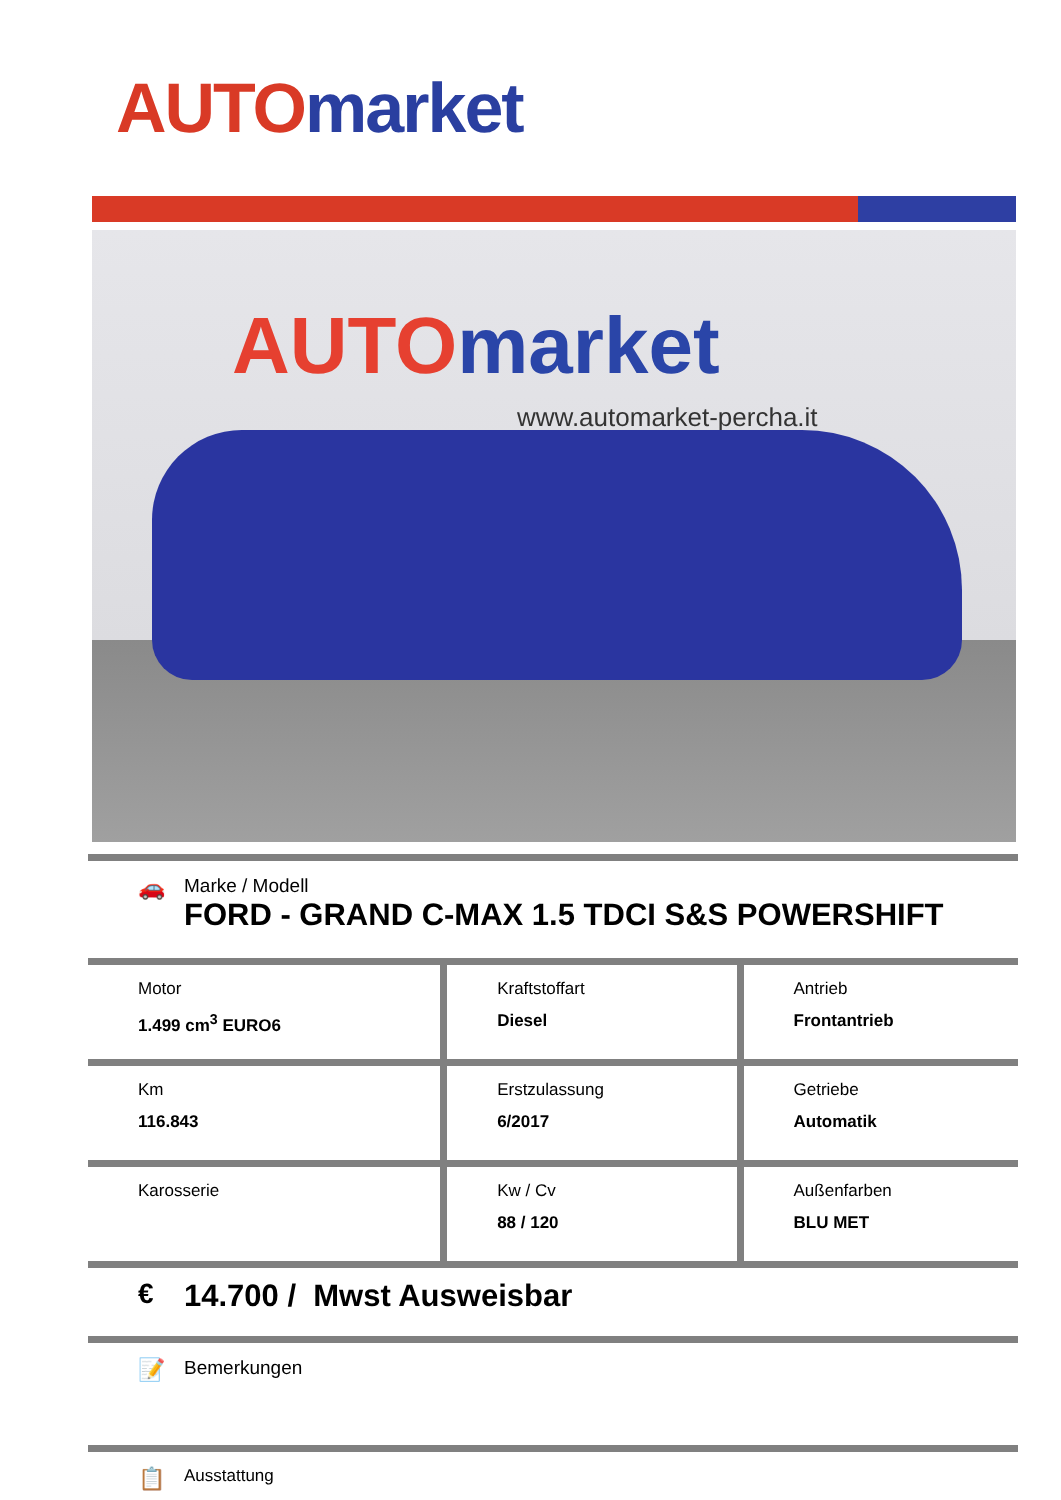AUTO market
AUTO market
www.automarket-percha.it
🚗
Marke / Modell
FORD - GRAND C-MAX 1.5 TDCI S&S POWERSHIFT
| Motor 1.499 cm<sup>3</sup> EURO6 | Kraftstoffart Diesel | Antrieb Frontantrieb |
| Km 116.843 | Erstzulassung 6/2017 | Getriebe Automatik |
| Karosserie | Kw / Cv 88 / 120 | Außenfarben BLU MET |
€ 14.700 / Mwst Ausweisbar
📝
Bemerkungen
📋
Ausstattung